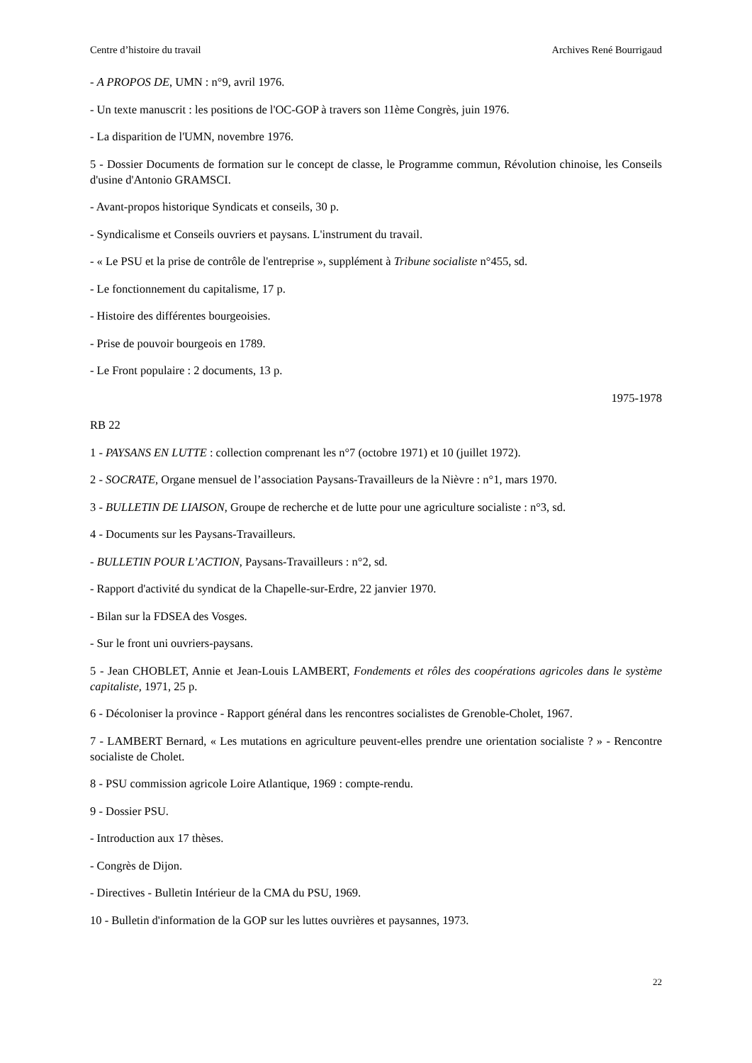Centre d’histoire du travail Archives René Bourrigaud
- A PROPOS DE, UMN : n°9, avril 1976.
- Un texte manuscrit : les positions de l'OC-GOP à travers son 11ème Congrès, juin 1976.
- La disparition de l'UMN, novembre 1976.
5 - Dossier Documents de formation sur le concept de classe, le Programme commun, Révolution chinoise, les Conseils d'usine d'Antonio GRAMSCI.
- Avant-propos historique Syndicats et conseils, 30 p.
- Syndicalisme et Conseils ouvriers et paysans. L'instrument du travail.
- « Le PSU et la prise de contrôle de l'entreprise », supplément à Tribune socialiste n°455, sd.
- Le fonctionnement du capitalisme, 17 p.
- Histoire des différentes bourgeoisies.
- Prise de pouvoir bourgeois en 1789.
- Le Front populaire : 2 documents, 13 p.
1975-1978
RB 22
1 - PAYSANS EN LUTTE : collection comprenant les n°7 (octobre 1971) et 10 (juillet 1972).
2 - SOCRATE, Organe mensuel de l’association Paysans-Travailleurs de la Nièvre : n°1, mars 1970.
3 - BULLETIN DE LIAISON, Groupe de recherche et de lutte pour une agriculture socialiste : n°3, sd.
4 - Documents sur les Paysans-Travailleurs.
- BULLETIN POUR L’ACTION, Paysans-Travailleurs : n°2, sd.
- Rapport d'activité du syndicat de la Chapelle-sur-Erdre, 22 janvier 1970.
- Bilan sur la FDSEA des Vosges.
- Sur le front uni ouvriers-paysans.
5 - Jean CHOBLET, Annie et Jean-Louis LAMBERT, Fondements et rôles des coopérations agricoles dans le système capitaliste, 1971, 25 p.
6 - Décoloniser la province - Rapport général dans les rencontres socialistes de Grenoble-Cholet, 1967.
7 - LAMBERT Bernard, « Les mutations en agriculture peuvent-elles prendre une orientation socialiste ? » - Rencontre socialiste de Cholet.
8 - PSU commission agricole Loire Atlantique, 1969 : compte-rendu.
9 - Dossier PSU.
- Introduction aux 17 thèses.
- Congrès de Dijon.
- Directives - Bulletin Intérieur de la CMA du PSU, 1969.
10 - Bulletin d'information de la GOP sur les luttes ouvrières et paysannes, 1973.
22